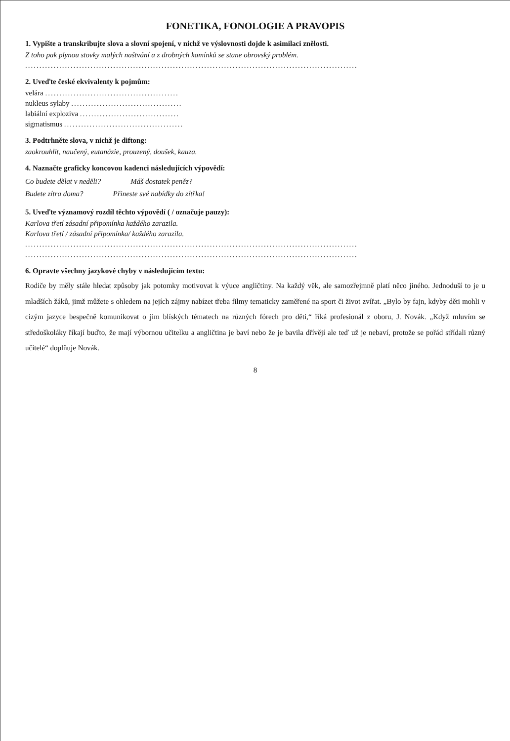FONETIKA, FONOLOGIE A PRAVOPIS
1. Vypište a transkribujte slova a slovní spojení, v nichž ve výslovnosti dojde k asimilaci znělosti.
Z toho pak plynou stovky malých naštvání a z drobných kamínků se stane obrovský problém.
.....................................................................................................................
2. Uveďte české ekvivalenty k pojmům:
velára ...............................................
nukleus sylaby .......................................
labiální exploziva ...................................
sigmatismus ..........................................
3. Podtrhněte slova, v nichž je diftong:
zaokrouhlit, naučený, eutanázie, prouzený, doušek, kauza.
4. Naznačte graficky koncovou kadenci následujících výpovědí:
Co budete dělat v neděli? Máš dostatek peněz?
Budete zítra doma? Přineste své nabídky do zítřka!
5. Uveďte významový rozdíl těchto výpovědí ( / označuje pauzy):
Karlova třetí zásadní připomínka každého zarazila.
Karlova třetí / zásadní připomínka/ každého zarazila.
.....................................................................................................................
.....................................................................................................................
6. Opravte všechny jazykové chyby v následujícím textu:
Rodiče by měly stále hledat způsoby jak potomky motivovat k výuce angličtiny. Na každý věk, ale samozřejmně platí něco jiného. Jednoduší to je u mladších žáků, jimž můžete s ohledem na jejích zájmy nabízet třeba filmy tematicky zaměřené na sport či život zvířat. „Bylo by fajn, kdyby děti mohli v cizým jazyce bespečně komunikovat o jim blíských tématech na různých fórech pro děti,“ říká profesionál z oboru, J. Novák. „Když mluvím se středoškoláky říkají buďto, že mají výbornou učitelku a angličtina je baví nebo že je bavila dřívějí ale teď už je nebaví, protože se pořád střídali různý učitelé“ doplňuje Novák.
8